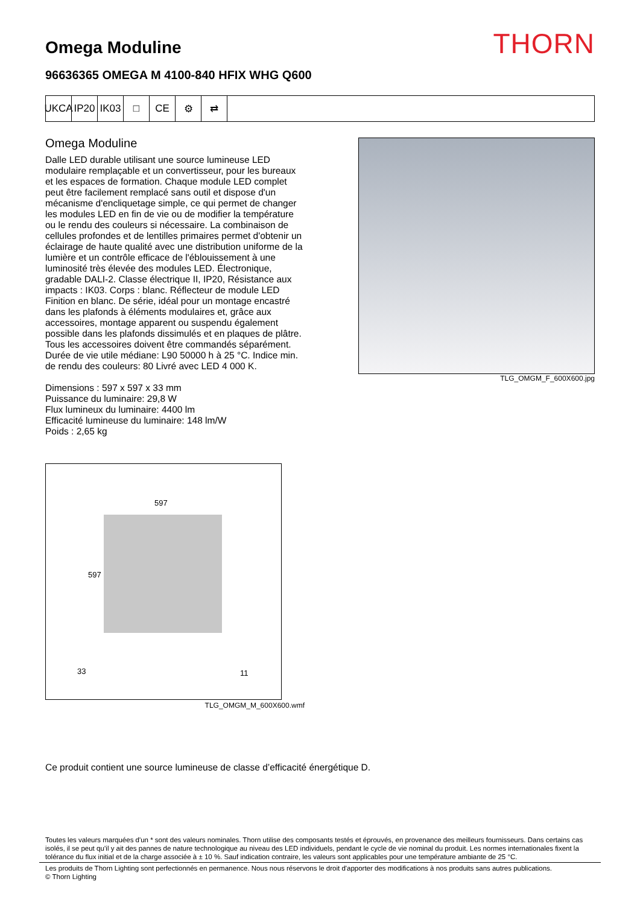Omega Moduline
THORN
96636365 OMEGA M 4100-840 HFIX WHG Q600
UKCA IP20 IK03 □ CE ⚙ ⇄
Omega Moduline
Dalle LED durable utilisant une source lumineuse LED modulaire remplaçable et un convertisseur, pour les bureaux et les espaces de formation. Chaque module LED complet peut être facilement remplacé sans outil et dispose d'un mécanisme d'encliquetage simple, ce qui permet de changer les modules LED en fin de vie ou de modifier la température ou le rendu des couleurs si nécessaire. La combinaison de cellules profondes et de lentilles primaires permet d'obtenir un éclairage de haute qualité avec une distribution uniforme de la lumière et un contrôle efficace de l'éblouissement à une luminosité très élevée des modules LED. Électronique, gradable DALI-2. Classe électrique II, IP20, Résistance aux impacts : IK03. Corps : blanc. Réflecteur de module LED Finition en blanc. De série, idéal pour un montage encastré dans les plafonds à éléments modulaires et, grâce aux accessoires, montage apparent ou suspendu également possible dans les plafonds dissimulés et en plaques de plâtre. Tous les accessoires doivent être commandés séparément. Durée de vie utile médiane: L90 50000 h à 25 °C. Indice min. de rendu des couleurs: 80 Livré avec LED 4 000 K.
Dimensions : 597 x 597 x 33 mm
Puissance du luminaire: 29,8 W
Flux lumineux du luminaire: 4400 lm
Efficacité lumineuse du luminaire: 148 lm/W
Poids : 2,65 kg
597
597
33 11
TLG_OMGM_M_600X600.wmf
TLG_OMGM_F_600X600.jpg
Ce produit contient une source lumineuse de classe d’efficacité énergétique D.
Toutes les valeurs marquées d'un * sont des valeurs nominales. Thorn utilise des composants testés et éprouvés, en provenance des meilleurs fournisseurs. Dans certains cas isolés, il se peut qu’il y ait des pannes de nature technologique au niveau des LED individuels, pendant le cycle de vie nominal du produit. Les normes internationales fixent la tolérance du flux initial et de la charge associée à ± 10 %. Sauf indication contraire, les valeurs sont applicables pour une température ambiante de 25 °C.
Les produits de Thorn Lighting sont perfectionnés en permanence. Nous nous réservons le droit d'apporter des modifications à nos produits sans autres publications.
© Thorn Lighting